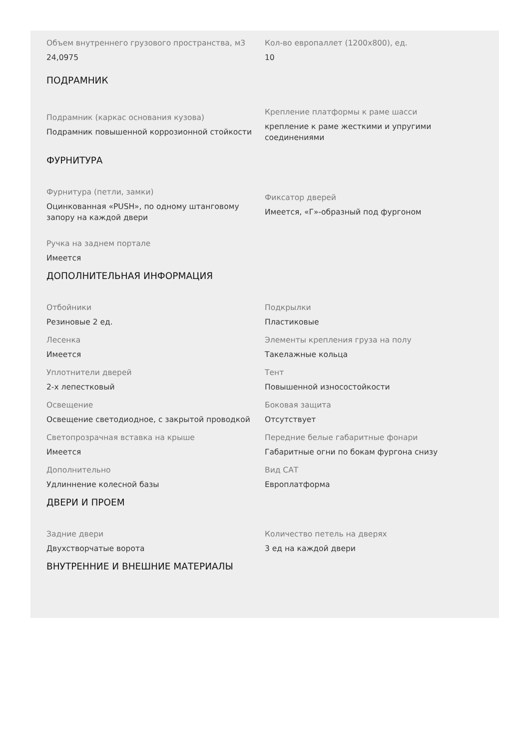Объем внутреннего грузового пространства, м3
24,0975
Кол-во европаллет (1200х800), ед.
10
ПОДРАМНИК
Подрамник (каркас основания кузова)
Подрамник повышенной коррозионной стойкости
Крепление платформы к раме шасси
крепление к раме жесткими и упругими соединениями
ФУРНИТУРА
Фурнитура (петли, замки)
Оцинкованная «PUSH», по одному штанговому запору на каждой двери
Фиксатор дверей
Имеется, «Г»-образный под фургоном
Ручка на заднем портале
Имеется
ДОПОЛНИТЕЛЬНАЯ ИНФОРМАЦИЯ
Отбойники
Резиновые 2 ед.
Подкрылки
Пластиковые
Лесенка
Имеется
Элементы крепления груза на полу
Такелажные кольца
Уплотнители дверей
2-х лепестковый
Тент
Повышенной износостойкости
Освещение
Освещение светодиодное, с закрытой проводкой
Боковая защита
Отсутствует
Светопрозрачная вставка на крыше
Имеется
Передние белые габаритные фонари
Габаритные огни по бокам фургона снизу
Дополнительно
Удлиннение колесной базы
Вид САТ
Европлатформа
ДВЕРИ И ПРОЕМ
Задние двери
Двухстворчатые ворота
Количество петель на дверях
3 ед на каждой двери
ВНУТРЕННИЕ И ВНЕШНИЕ МАТЕРИАЛЫ